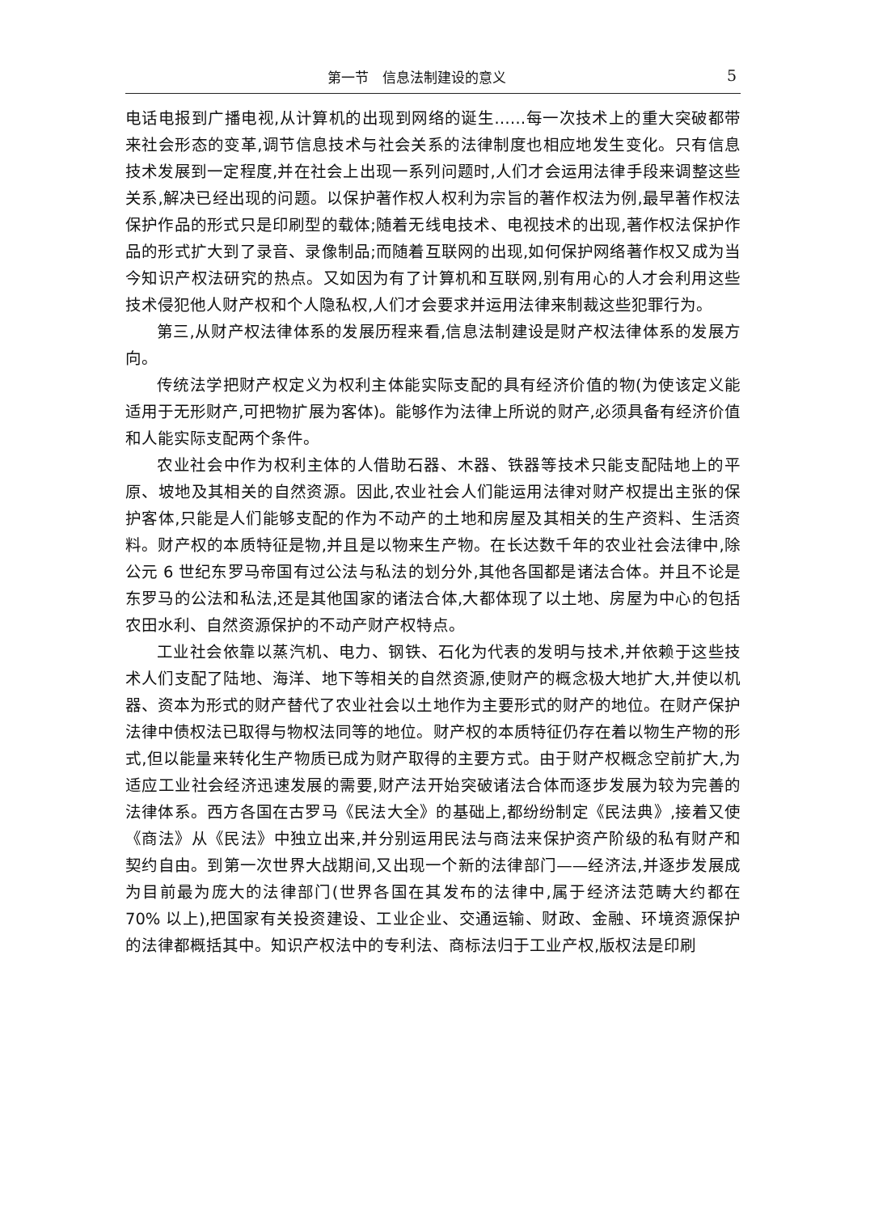第一节　信息法制建设的意义 5
电话电报到广播电视,从计算机的出现到网络的诞生……每一次技术上的重大突破都带来社会形态的变革,调节信息技术与社会关系的法律制度也相应地发生变化。只有信息技术发展到一定程度,并在社会上出现一系列问题时,人们才会运用法律手段来调整这些关系,解决已经出现的问题。以保护著作权人权利为宗旨的著作权法为例,最早著作权法保护作品的形式只是印刷型的载体;随着无线电技术、电视技术的出现,著作权法保护作品的形式扩大到了录音、录像制品;而随着互联网的出现,如何保护网络著作权又成为当今知识产权法研究的热点。又如因为有了计算机和互联网,别有用心的人才会利用这些技术侵犯他人财产权和个人隐私权,人们才会要求并运用法律来制裁这些犯罪行为。
第三,从财产权法律体系的发展历程来看,信息法制建设是财产权法律体系的发展方向。
传统法学把财产权定义为权利主体能实际支配的具有经济价值的物(为使该定义能适用于无形财产,可把物扩展为客体)。能够作为法律上所说的财产,必须具备有经济价值和人能实际支配两个条件。
农业社会中作为权利主体的人借助石器、木器、铁器等技术只能支配陆地上的平原、坡地及其相关的自然资源。因此,农业社会人们能运用法律对财产权提出主张的保护客体,只能是人们能够支配的作为不动产的土地和房屋及其相关的生产资料、生活资料。财产权的本质特征是物,并且是以物来生产物。在长达数千年的农业社会法律中,除公元 6 世纪东罗马帝国有过公法与私法的划分外,其他各国都是诸法合体。并且不论是东罗马的公法和私法,还是其他国家的诸法合体,大都体现了以土地、房屋为中心的包括农田水利、自然资源保护的不动产财产权特点。
工业社会依靠以蒸汽机、电力、钢铁、石化为代表的发明与技术,并依赖于这些技术人们支配了陆地、海洋、地下等相关的自然资源,使财产的概念极大地扩大,并使以机器、资本为形式的财产替代了农业社会以土地作为主要形式的财产的地位。在财产保护法律中债权法已取得与物权法同等的地位。财产权的本质特征仍存在着以物生产物的形式,但以能量来转化生产物质已成为财产取得的主要方式。由于财产权概念空前扩大,为适应工业社会经济迅速发展的需要,财产法开始突破诸法合体而逐步发展为较为完善的法律体系。西方各国在古罗马《民法大全》的基础上,都纷纷制定《民法典》,接着又使《商法》从《民法》中独立出来,并分别运用民法与商法来保护资产阶级的私有财产和契约自由。到第一次世界大战期间,又出现一个新的法律部门——经济法,并逐步发展成为目前最为庞大的法律部门(世界各国在其发布的法律中,属于经济法范畴大约都在 70% 以上),把国家有关投资建设、工业企业、交通运输、财政、金融、环境资源保护的法律都概括其中。知识产权法中的专利法、商标法归于工业产权,版权法是印刷